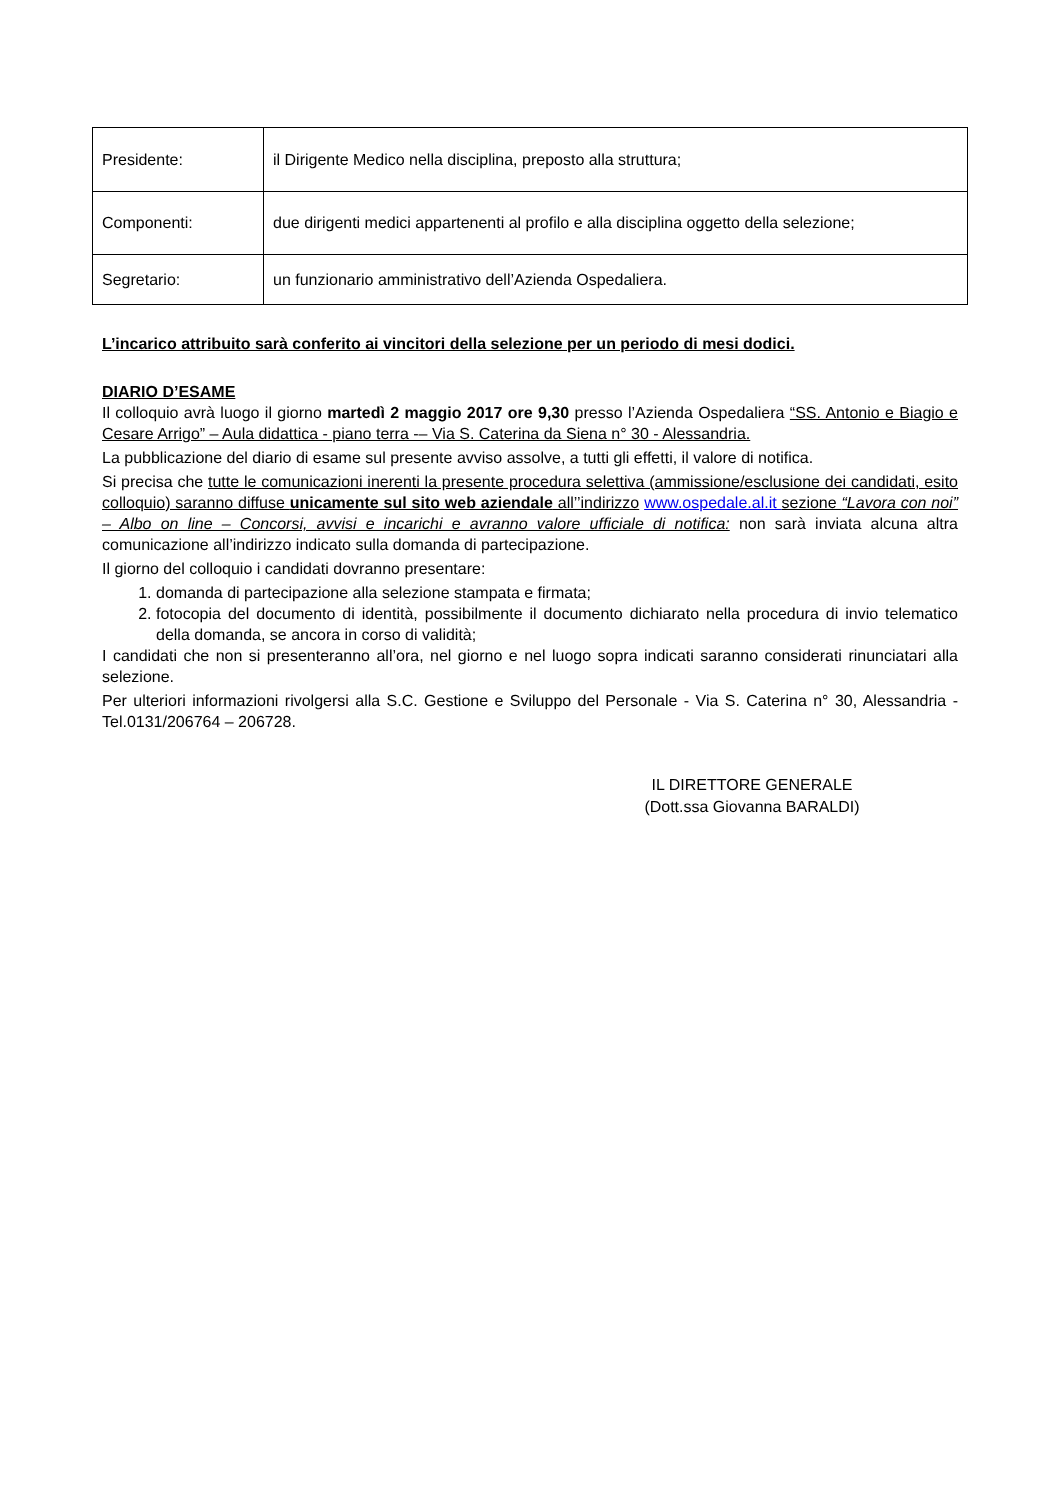| Presidente: | il Dirigente Medico nella disciplina, preposto alla struttura; |
| Componenti: | due dirigenti medici appartenenti al profilo e alla disciplina oggetto della selezione; |
| Segretario: | un funzionario amministrativo dell’Azienda Ospedaliera. |
L’incarico attribuito sarà conferito ai vincitori della selezione per un periodo di mesi dodici.
DIARIO D’ESAME
Il colloquio avrà luogo il giorno martedì 2 maggio 2017 ore 9,30 presso l’Azienda Ospedaliera “SS. Antonio e Biagio e Cesare Arrigo” – Aula didattica - piano terra -– Via S. Caterina da Siena n° 30 - Alessandria.
La pubblicazione del diario di esame sul presente avviso assolve, a tutti gli effetti, il valore di notifica.
Si precisa che tutte le comunicazioni inerenti la presente procedura selettiva (ammissione/esclusione dei candidati, esito colloquio) saranno diffuse unicamente sul sito web aziendale all’’indirizzo www.ospedale.al.it sezione “Lavora con noi” – Albo on line – Concorsi, avvisi e incarichi e avranno valore ufficiale di notifica: non sarà inviata alcuna altra comunicazione all’indirizzo indicato sulla domanda di partecipazione.
Il giorno del colloquio i candidati dovranno presentare:
1. domanda di partecipazione alla selezione stampata e firmata;
2. fotocopia del documento di identità, possibilmente il documento dichiarato nella procedura di invio telematico della domanda, se ancora in corso di validità;
I candidati che non si presenteranno all’ora, nel giorno e nel luogo sopra indicati saranno considerati rinunciatari alla selezione.
Per ulteriori informazioni rivolgersi alla S.C. Gestione e Sviluppo del Personale - Via S. Caterina n° 30, Alessandria - Tel.0131/206764 – 206728.
IL DIRETTORE GENERALE
(Dott.ssa Giovanna BARALDI)